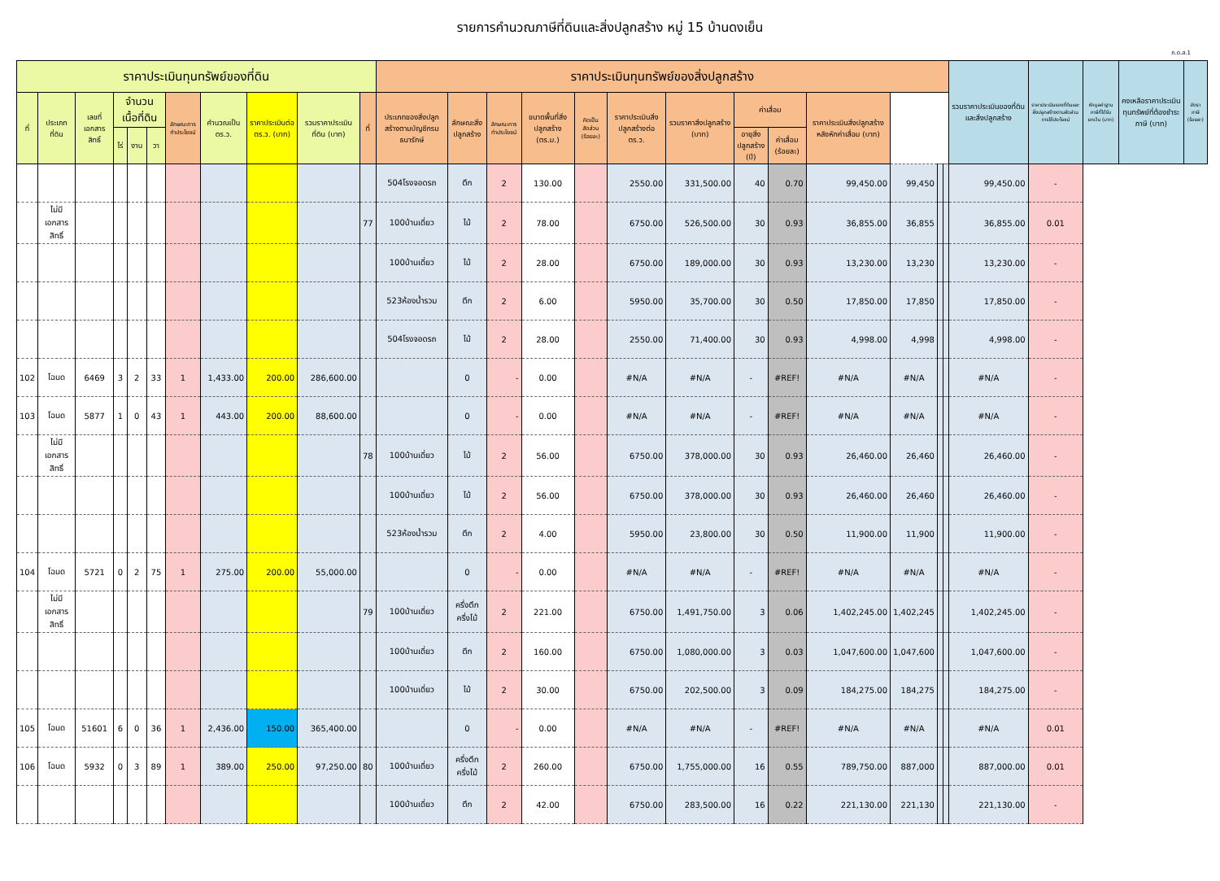รายการคำนวณภาษีที่ดินและสิ่งปลูกสร้าง หมู่ 15 บ้านดงเย็น
ภ.ด.ส.1
| ราคาประเมินทุนทรัพย์ของที่ดิน | | | | | | | | | | | ราคาประเมินทุนทรัพย์ของสิ่งปลูกสร้าง | | | | | | | | | | | | | รวมราคาประเมินของที่ดินและสิ่งปลูกสร้าง | ราคาประเมินของที่ดินและสิ่งปลูกสร้างตามสัดส่วนการใช้ประโยชน์ | หักมูลค่าฐานภาษีที่ได้รับยกเว้น (บาท) | คงเหลือราคาประเมินทุนทรัพย์ที่ต้องชำระภาษี (บาท) | อัตราภาษี (ร้อยละ) |
| --- | --- | --- | --- | --- | --- | --- | --- | --- | --- | --- | --- | --- | --- | --- | --- | --- | --- | --- | --- | --- | --- | --- | --- | --- | --- | --- | --- | --- |
| ที่ | ประเภทที่ดิน | เลขที่เอกสารสิทธิ์ | จำนวนเนื้อที่ดิน | | | ลักษณะการทำประโยชน์ | คำนวณเป็น ตร.ว. | ราคาประเมินต่อ ตร.ว. (บาท) | รวมราคาประเมินที่ดิน (บาท) | ที่ | ประเภทของสิ่งปลูกสร้างตามบัญชีกรมธนารักษ์ | ลักษณะสิ่งปลูกสร้าง | ลักษณะการทำประโยชน์ | ขนาดพื้นที่สิ่งปลูกสร้าง (ตร.ม.) | คิดเป็นสัดส่วน (ร้อยละ) | ราคาประเมินสิ่งปลูกสร้างต่อ ตร.ว. | รวมราคาสิ่งปลูกสร้าง (บาท) | ค่าเสื่อม | | ราคาประเมินสิ่งปลูกสร้างหลังหักค่าเสื่อม (บาท) | | | | | | | | |
| | | | ไร่ | งาน | วา | | | | | | | | | | | | | อายุสิ่งปลูกสร้าง (ปี) | ค่าเสื่อม (ร้อยละ) | | | | | | | | | |
| | | | | | | | | | | | 504โรงจอดรถ | ตึก | 2 | 130.00 | | 2550.00 | 331,500.00 | 40 | 0.70 | 99,450.00 | 99,450 | | | 99,450.00 | - | | | |
| | ไม่มีเอกสารสิทธิ์ | | | | | | | | | 77 | 100บ้านเดี่ยว | ไม้ | 2 | 78.00 | | 6750.00 | 526,500.00 | 30 | 0.93 | 36,855.00 | 36,855 | | | 36,855.00 | 0.01 | | | |
| | | | | | | | | | | | 100บ้านเดี่ยว | ไม้ | 2 | 28.00 | | 6750.00 | 189,000.00 | 30 | 0.93 | 13,230.00 | 13,230 | | | 13,230.00 | - | | | |
| | | | | | | | | | | | 523ห้องน้ำรวม | ตึก | 2 | 6.00 | | 5950.00 | 35,700.00 | 30 | 0.50 | 17,850.00 | 17,850 | | | 17,850.00 | - | | | |
| | | | | | | | | | | | 504โรงจอดรถ | ไม้ | 2 | 28.00 | | 2550.00 | 71,400.00 | 30 | 0.93 | 4,998.00 | 4,998 | | | 4,998.00 | - | | | |
| 102 | โฉนด | 6469 | 3 | 2 | 33 | 1 | 1,433.00 | 200.00 | 286,600.00 | | | 0 | - | 0.00 | | #N/A | #N/A | - | #REF! | #N/A | #N/A | | | #N/A | - | | | |
| 103 | โฉนด | 5877 | 1 | 0 | 43 | 1 | 443.00 | 200.00 | 88,600.00 | | | 0 | - | 0.00 | | #N/A | #N/A | - | #REF! | #N/A | #N/A | | | #N/A | - | | | |
| | ไม่มีเอกสารสิทธิ์ | | | | | | | | | 78 | 100บ้านเดี่ยว | ไม้ | 2 | 56.00 | | 6750.00 | 378,000.00 | 30 | 0.93 | 26,460.00 | 26,460 | | | 26,460.00 | - | | | |
| | | | | | | | | | | | 100บ้านเดี่ยว | ไม้ | 2 | 56.00 | | 6750.00 | 378,000.00 | 30 | 0.93 | 26,460.00 | 26,460 | | | 26,460.00 | - | | | |
| | | | | | | | | | | | 523ห้องน้ำรวม | ตึก | 2 | 4.00 | | 5950.00 | 23,800.00 | 30 | 0.50 | 11,900.00 | 11,900 | | | 11,900.00 | - | | | |
| 104 | โฉนด | 5721 | 0 | 2 | 75 | 1 | 275.00 | 200.00 | 55,000.00 | | | 0 | - | 0.00 | | #N/A | #N/A | - | #REF! | #N/A | #N/A | | | #N/A | - | | | |
| | ไม่มีเอกสารสิทธิ์ | | | | | | | | | 79 | 100บ้านเดี่ยว | ครึ่งตึกครึ่งไม้ | 2 | 221.00 | | 6750.00 | 1,491,750.00 | 3 | 0.06 | 1,402,245.00 | 1,402,245 | | | 1,402,245.00 | - | | | |
| | | | | | | | | | | | 100บ้านเดี่ยว | ตึก | 2 | 160.00 | | 6750.00 | 1,080,000.00 | 3 | 0.03 | 1,047,600.00 | 1,047,600 | | | 1,047,600.00 | - | | | |
| | | | | | | | | | | | 100บ้านเดี่ยว | ไม้ | 2 | 30.00 | | 6750.00 | 202,500.00 | 3 | 0.09 | 184,275.00 | 184,275 | | | 184,275.00 | - | | | |
| 105 | โฉนด | 51601 | 6 | 0 | 36 | 1 | 2,436.00 | 150.00 | 365,400.00 | | | 0 | - | 0.00 | | #N/A | #N/A | - | #REF! | #N/A | #N/A | | | #N/A | 0.01 | | | |
| 106 | โฉนด | 5932 | 0 | 3 | 89 | 1 | 389.00 | 250.00 | 97,250.00 | 80 | 100บ้านเดี่ยว | ครึ่งตึกครึ่งไม้ | 2 | 260.00 | | 6750.00 | 1,755,000.00 | 16 | 0.55 | 789,750.00 | 887,000 | | | 887,000.00 | 0.01 | | | |
| | | | | | | | | | | | 100บ้านเดี่ยว | ตึก | 2 | 42.00 | | 6750.00 | 283,500.00 | 16 | 0.22 | 221,130.00 | 221,130 | | | 221,130.00 | - | | | |